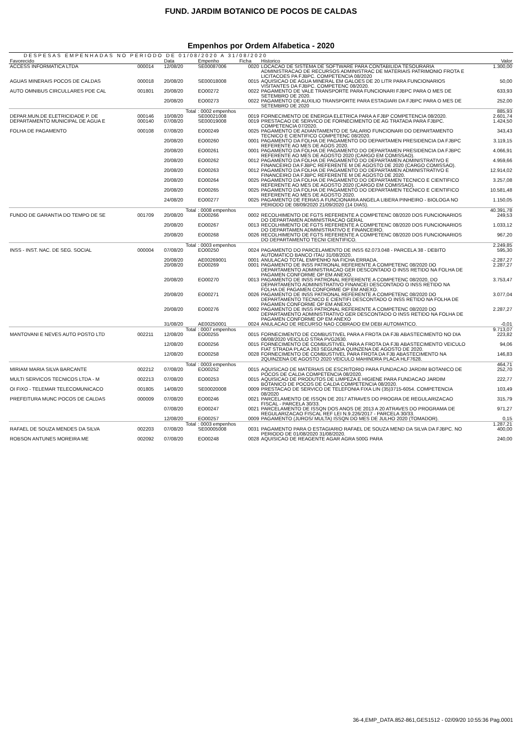FUND. JARDIM BOTANICO DE POCOS DE CALDAS
Empenhos por Ordem Alfabetica - 2020
DESPESAS EMPENHADAS NO PERIODO DE 01/08/2020 A 31/08/2020
| Favorecido | | Data | Empenho | Ficha | Historico | Valor |
| --- | --- | --- | --- | --- | --- | --- |
| ACCESS INFORMATICA LTDA | 000014 | 12/08/20 | SE00087006 | 0020 | LOCACAO DE SISTEMA DE SOFTWARE PARA CONTABILIDA TESOURARIA ADMINISTRACAO DE RECURSOS ADMINISTRAC DE MATERIAIS PATRIMONIO FROTA E LICITACOES PA FJBPC. COMPETENCIA 08/2020 | 1.300,00 |
| AGUAS MINERAIS POCOS DE CALDAS | 000018 | 20/08/20 | SE00018008 | 0015 | AQUISICAO DE AGUA MINERAL EM GALOES DE 20 LITR PARA FUNCIONARIOS VISITANTES DA FJBPC. COMPETENC 08/2020. | 50,00 |
| AUTO OMNIBUS CIRCULLARES PDE CAL | 001801 | 20/08/20 | EO00272 | 0022 | PAGAMENTO DE VALE TRANSPORTE PARA FUNCIONARI FJBPC PARA O MES DE SETEMBRO DE 2020. | 633,93 |
| | | 20/08/20 | EO00273 | 0022 | PAGAMENTO DE AUXILIO TRANSPORTE PARA ESTAGIARI DA FJBPC PARA O MES DE SETEMBRO DE 2020 | 252,00 |
| | | Total | : 0002 empenhos | | | 885,93 |
| DEPAR.MUN.DE ELETRICIDADE P. DE | 000146 | 10/08/20 | SE00021008 | 0019 | FORNECIMENTO DE ENERGIA ELETRICA PARA A FJBP COMPETENCIA 08/2020. | 2.601,74 |
| DEPARTAMENTO MUNICIPAL DE AGUA E | 000140 | 07/08/20 | SE00019008 | 0019 | PRESTACAO DE SERVICO DE FORNECIMENTO DE AG TRATADA PARA FJBPC. COMPETENCIA 07/2020. | 1.424,50 |
| FOLHA DE PAGAMENTO | 000108 | 07/08/20 | EO00249 | 0025 | PAGAMENTO DE ADIANTAMENTO DE SALARIO FUNCIONARI DO DEPARTAMENTO TECNICO E CIENTIFICO COMPETENC 08/2020. | 343,43 |
| | | 20/08/20 | EO00260 | 0001 | PAGAMENTO DA FOLHA DE PAGAMENTO DO DEPARTAMEN PRESIDENCIA DA FJBPC REFERENTE AO MES DE AGOS 2020. | 3.119,15 |
| | | 20/08/20 | EO00261 | 0001 | PAGAMENTO DA FOLHA DE PAGAMENTO DO DEPARTAMEN PRESIDENCIA DA FJBPC REFERENTE AO MES DE AGOSTO 2020 (CARGO EM COMISSAO). | 4.066,91 |
| | | 20/08/20 | EO00262 | 0012 | PAGAMENTO DA FOLHA DE PAGAMENTO DO DEPARTAMEN ADMINISTRATIVO E FINANCEIRO DA FJBPC REFERENTE M DE AGOSTO DE 2020 (CARGO COMISSAO). | 4.959,66 |
| | | 20/08/20 | EO00263 | 0012 | PAGAMENTO DA FOLHA DE PAGAMENTO DO DEPARTAMEN ADMINISTRATIVO E FINANCEIRO DA FJBPC REFERENTE M DE AGOSTO DE 2020. | 12.914,02 |
| | | 20/08/20 | EO00264 | 0025 | PAGAMENTO DA FOLHA DE PAGAMENTO DO DEPARTAMEN TECNICO E CIENTIFICO REFERENTE AO MES DE AGOSTO 2020 (CARGO EM COMISSAO). | 3.257,08 |
| | | 20/08/20 | EO00265 | 0025 | PAGAMENTO DA FOLHA DE PAGAMENTO DO DEPARTAMEN TECNICO E CIENTIFICO REFERENTE AO MES DE AGOSTO 2020. | 10.581,48 |
| | | 24/08/20 | EO00277 | 0025 | PAGAMENTO DE FERIAS A FUNCIONARIA ANGELA LIBERA PINHEIRO - BIOLOGA NO PERIODO DE 08/09/2020 21/09/2020 (14 DIAS). | 1.150,05 |
| | | Total | : 0008 empenhos | | | 40.391,78 |
| FUNDO DE GARANTIA DO TEMPO DE SE | 001709 | 20/08/20 | EO00266 | 0002 | RECOLHIMENTO DE FGTS REFERENTE A COMPETENC 08/2020 DOS FUNCIONARIOS DO DEPARTAMEN ADMINISTRACAO GERAL | 249,53 |
| | | 20/08/20 | EO00267 | 0013 | RECOLHIMENTO DE FGTS REFERENTE A COMPETENC 08/2020 DOS FUNCIONARIOS DO DEPARTAMEN ADMINISTRATIVO E FINANCEIRO. | 1.033,12 |
| | | 20/08/20 | EO00268 | 0026 | RECOLHIMENTO DE FGTS REFERENTE A COMPETENC 08/2020 DOS FUNCIONARIOS DO DEPARTAMENTO TECNI CIENTIFICO. | 967,20 |
| | | Total | : 0003 empenhos | | | 2.249,85 |
| INSS - INST. NAC. DE SEG. SOCIAL | 000004 | 07/08/20 | EO00250 | 0024 | PAGAMENTO DO PARCELAMENTO DE INSS 62.073.048 - PARCELA 38 - DEBITO AUTOMATICO BANCO ITAU 31/08/2020. | 595,30 |
| | | 20/08/20 | AE00269001 | 0001 | ANULACAO TOTAL EMPENHO NA FICHA ERRADA. | -2.287,27 |
| | | 20/08/20 | EO00269 | 0001 | PAGAMENTO DE INSS PATRONAL REFERENTE A COMPETENC 08/2020 DO DEPARTAMENTO ADMINISTRACAO GER DESCONTADO O INSS RETIDO NA FOLHA DE PAGAMEN CONFORME OP EM ANEXO. | 2.287,27 |
| | | 20/08/20 | EO00270 | 0013 | PAGAMENTO DE INSS PATRONAL REFERENTE A COMPETENC 08/2020, DO DEPARTAMENTO ADMINISTRATIVO FINANCEI DESCONTADO O INSS RETIDO NA FOLHA DE PAGAMEN CONFORME OP EM ANEXO. | 3.753,47 |
| | | 20/08/20 | EO00271 | 0026 | PAGAMENTO DE INSS PATRONAL REFERENTE A COMPETENC 08/2020 DO DEPARTAMENTO TECNICO E CIENTIFI DESCONTADO O INSS RETIDO NA FOLHA DE PAGAMEN CONFORME OP EM ANEXO. | 3.077,04 |
| | | 20/08/20 | EO00276 | 0002 | PAGAMENTO DE INSS PATRONAL REFERENTE A COMPETENC 08/2020 DO DEPARTAMENTO ADMINISTRATIVO GER DESCONTADO O INSS RETIDO NA FOLHA DE PAGAMEN CONFORME OP EM ANEXO | 2.287,27 |
| | | 31/08/20 | AE00250001 | 0024 | ANULACAO DE RECURSO NAO COBRADO EM DEBI AUTOMATICO. | -0,01 |
| | | Total | : 0007 empenhos | | | 9.713,07 |
| MANTOVANI E NEVES AUTO POSTO LTD | 002211 | 12/08/20 | EO00255 | 0015 | FORNECIMENTO DE COMBUSTIVEL PARA A FROTA DA FJB ABASTECIMENTO NO DIA 06/08/2020 VEICULO STRA PVG2630. | 223,82 |
| | | 12/08/20 | EO00256 | 0015 | FORNECIMENTO DE COMBUSTIVEL PARA A FROTA DA FJB ABASTECIMENTO VEICULO FIAT STRADA PLACA 263 SEGUNDA QUINZENA DE AGOSTO DE 2020. | 94,06 |
| | | 12/08/20 | EO00258 | 0028 | FORNECIMENTO DE COMBUSTIVEL PARA FROTA DA FJB ABASTECIMENTO NA 2QUINZENA DE AGOSTO 2020 VEICULO MAHINDRA PLACA HLF7628. | 146,83 |
| | | Total | : 0003 empenhos | | | 464,71 |
| MIRIAM MARIA SILVA BARCANTE | 002212 | 07/08/20 | EO00252 | 0015 | AQUISICAO DE MATERIAIS DE ESCRITORIO PARA FUNDACAO JARDIM BOTANICO DE POCOS DE CALDA COMPETENCIA 08/2020. | 252,70 |
| MULTI SERVICOS TECNICOS LTDA - M | 002213 | 07/08/20 | EO00253 | 0015 | AQUISICAO DE PRODUTOS DE LIMPEZA E HIGIENE PARA FUNDACAO JARDIM BOTANICO DE POCOS DE CALDA COMPETENCIA 08/2020. | 222,77 |
| OI FIXO - TELEMAR TELECOMUNICACO | 001805 | 14/08/20 | SE00020008 | 0009 | PRESTACAO DE SERVICO DE TELEFONIA FIXA LIN (35)3715-6054. COMPETENCIA 08/2020 | 103,49 |
| PREFEITURA MUNC POCOS DE CALDAS | 000009 | 07/08/20 | EO00246 | 0021 | PARCELAMENTO DE ISSQN DE 2017 ATRAVES DO PROGRA DE REGULARIZACAO FISCAL - PARCELA 30/33. | 315,79 |
| | | 07/08/20 | EO00247 | 0021 | PARCELAMENTO DE ISSQN DOS ANOS DE 2013 A 20 ATRAVES DO PROGRAMA DE REGULARIZACAO FISCAL REF LEI N.9.226/2017 - PARCELA 30/33. | 971,27 |
| | | 12/08/20 | EO00257 | 0009 | PAGAMENTO (JUROS/ MULTA) ISSQN DO MES DE JULHO 2020 (TOMADOR). | 0,15 |
| | | Total | : 0003 empenhos | | | 1.287,21 |
| RAFAEL DE SOUZA MENDES DA SILVA | 002203 | 07/08/20 | SE00005008 | 0031 | PAGAMENTO PARA O ESTAGIARIO RAFAEL DE SOUZA MEND DA SILVA DA FJBPC. NO PERIODO DE 01/08/2020 31/08/2020. | 400,00 |
| ROBSON ANTUNES MOREIRA ME | 002092 | 07/08/20 | EO00248 | 0028 | AQUISICAO DE REAGENTE AGAR AGRA 500G PARA | 240,00 |
36-4,EMP_DATA.852-861,GES1512 - 02/09/20 10:55:36 Pag.0001